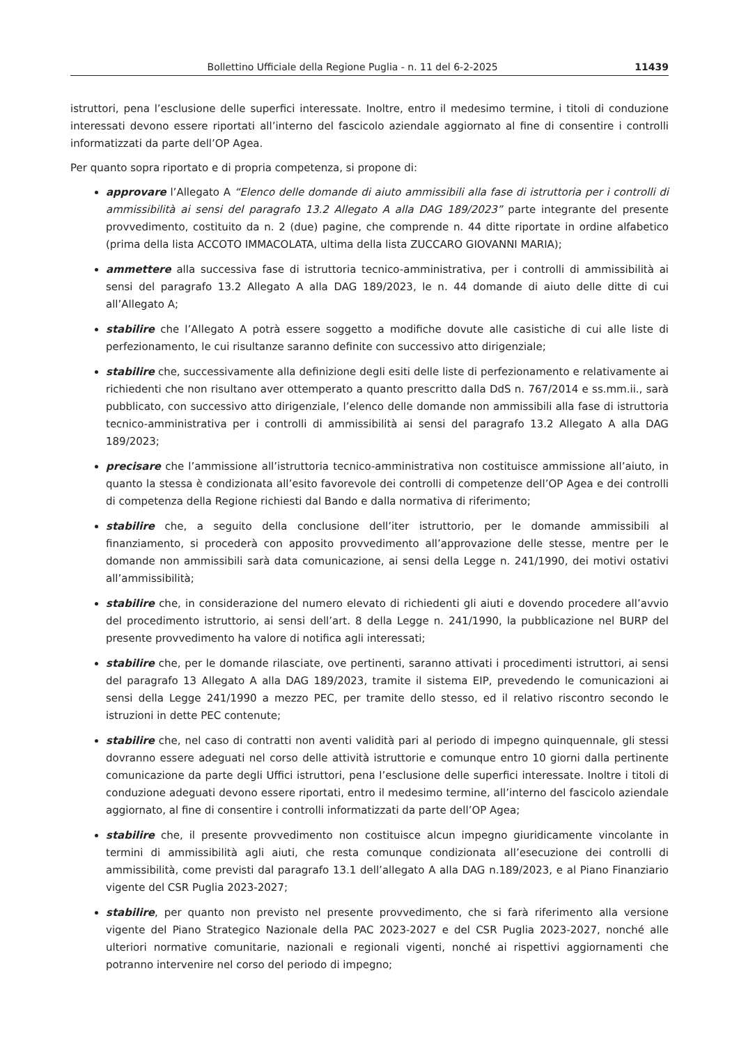Bollettino Ufficiale della Regione Puglia - n. 11 del 6-2-2025 11439
istruttori, pena l’esclusione delle superfici interessate. Inoltre, entro il medesimo termine, i titoli di conduzione interessati devono essere riportati all’interno del fascicolo aziendale aggiornato al fine di consentire i controlli informatizzati da parte dell’OP Agea.
Per quanto sopra riportato e di propria competenza, si propone di:
approvare l’Allegato A “Elenco delle domande di aiuto ammissibili alla fase di istruttoria per i controlli di ammissibilità ai sensi del paragrafo 13.2 Allegato A alla DAG 189/2023” parte integrante del presente provvedimento, costituito da n. 2 (due) pagine, che comprende n. 44 ditte riportate in ordine alfabetico (prima della lista ACCOTO IMMACOLATA, ultima della lista ZUCCARO GIOVANNI MARIA);
ammettere alla successiva fase di istruttoria tecnico-amministrativa, per i controlli di ammissibilità ai sensi del paragrafo 13.2 Allegato A alla DAG 189/2023, le n. 44 domande di aiuto delle ditte di cui all’Allegato A;
stabilire che l’Allegato A potrà essere soggetto a modifiche dovute alle casistiche di cui alle liste di perfezionamento, le cui risultanze saranno definite con successivo atto dirigenziale;
stabilire che, successivamente alla definizione degli esiti delle liste di perfezionamento e relativamente ai richiedenti che non risultano aver ottemperato a quanto prescritto dalla DdS n. 767/2014 e ss.mm.ii., sarà pubblicato, con successivo atto dirigenziale, l’elenco delle domande non ammissibili alla fase di istruttoria tecnico-amministrativa per i controlli di ammissibilità ai sensi del paragrafo 13.2 Allegato A alla DAG 189/2023;
precisare che l’ammissione all’istruttoria tecnico-amministrativa non costituisce ammissione all’aiuto, in quanto la stessa è condizionata all’esito favorevole dei controlli di competenze dell’OP Agea e dei controlli di competenza della Regione richiesti dal Bando e dalla normativa di riferimento;
stabilire che, a seguito della conclusione dell’iter istruttorio, per le domande ammissibili al finanziamento, si procederà con apposito provvedimento all’approvazione delle stesse, mentre per le domande non ammissibili sarà data comunicazione, ai sensi della Legge n. 241/1990, dei motivi ostativi all’ammissibilità;
stabilire che, in considerazione del numero elevato di richiedenti gli aiuti e dovendo procedere all’avvio del procedimento istruttorio, ai sensi dell’art. 8 della Legge n. 241/1990, la pubblicazione nel BURP del presente provvedimento ha valore di notifica agli interessati;
stabilire che, per le domande rilasciate, ove pertinenti, saranno attivati i procedimenti istruttori, ai sensi del paragrafo 13 Allegato A alla DAG 189/2023, tramite il sistema EIP, prevedendo le comunicazioni ai sensi della Legge 241/1990 a mezzo PEC, per tramite dello stesso, ed il relativo riscontro secondo le istruzioni in dette PEC contenute;
stabilire che, nel caso di contratti non aventi validità pari al periodo di impegno quinquennale, gli stessi dovranno essere adeguati nel corso delle attività istruttorie e comunque entro 10 giorni dalla pertinente comunicazione da parte degli Uffici istruttori, pena l’esclusione delle superfici interessate. Inoltre i titoli di conduzione adeguati devono essere riportati, entro il medesimo termine, all’interno del fascicolo aziendale aggiornato, al fine di consentire i controlli informatizzati da parte dell’OP Agea;
stabilire che, il presente provvedimento non costituisce alcun impegno giuridicamente vincolante in termini di ammissibilità agli aiuti, che resta comunque condizionata all’esecuzione dei controlli di ammissibilità, come previsti dal paragrafo 13.1 dell’allegato A alla DAG n.189/2023, e al Piano Finanziario vigente del CSR Puglia 2023-2027;
stabilire, per quanto non previsto nel presente provvedimento, che si farà riferimento alla versione vigente del Piano Strategico Nazionale della PAC 2023-2027 e del CSR Puglia 2023-2027, nonché alle ulteriori normative comunitarie, nazionali e regionali vigenti, nonché ai rispettivi aggiornamenti che potranno intervenire nel corso del periodo di impegno;